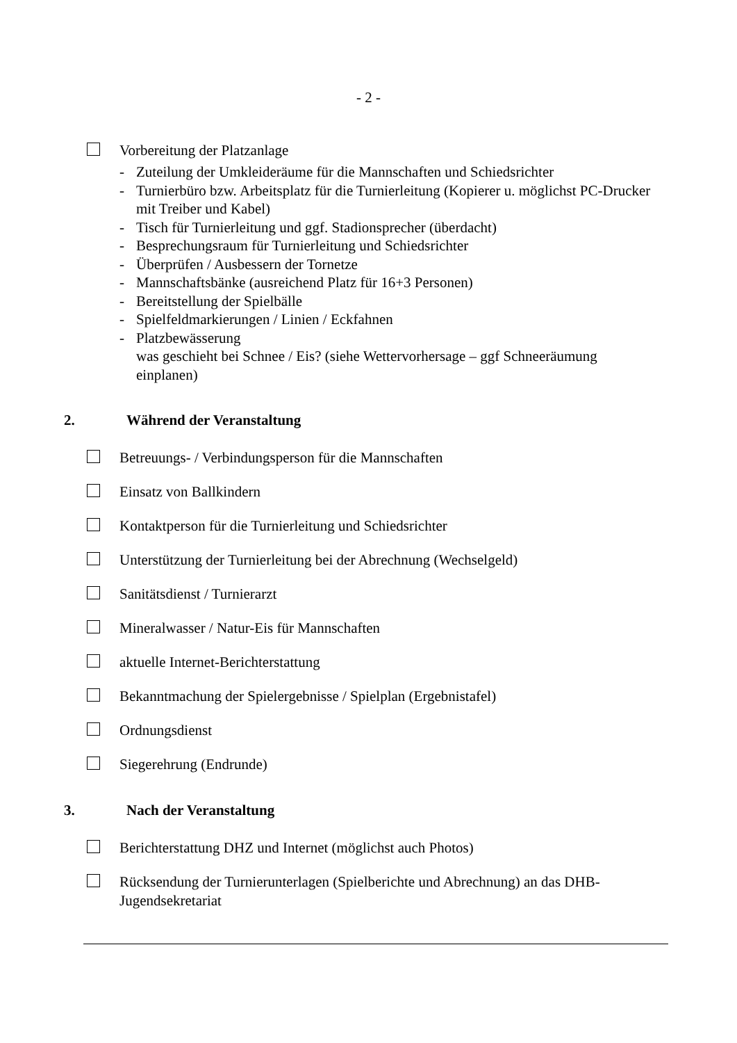- 2 -
Vorbereitung der Platzanlage
- Zuteilung der Umkleideräume für die Mannschaften und Schiedsrichter
- Turnierbüro bzw. Arbeitsplatz für die Turnierleitung (Kopierer u. möglichst PC-Drucker mit Treiber und Kabel)
- Tisch für Turnierleitung und ggf. Stadionsprecher (überdacht)
- Besprechungsraum für Turnierleitung und Schiedsrichter
- Überprüfen / Ausbessern der Tornetze
- Mannschaftsbänke (ausreichend Platz für 16+3 Personen)
- Bereitstellung der Spielbälle
- Spielfeldmarkierungen / Linien / Eckfahnen
- Platzbewässerung
was geschieht bei Schnee / Eis? (siehe Wettervorhersage – ggf Schneeräumung einplanen)
2. Während der Veranstaltung
Betreuungs- / Verbindungsperson für die Mannschaften
Einsatz von Ballkindern
Kontaktperson für die Turnierleitung und Schiedsrichter
Unterstützung der Turnierleitung bei der Abrechnung (Wechselgeld)
Sanitätsdienst / Turnierarzt
Mineralwasser / Natur-Eis für Mannschaften
aktuelle Internet-Berichterstattung
Bekanntmachung der Spielergebnisse / Spielplan (Ergebnistafel)
Ordnungsdienst
Siegerehrung (Endrunde)
3. Nach der Veranstaltung
Berichterstattung DHZ und Internet (möglichst auch Photos)
Rücksendung der Turnierunterlagen (Spielberichte und Abrechnung) an das DHB-Jugendsekretariat